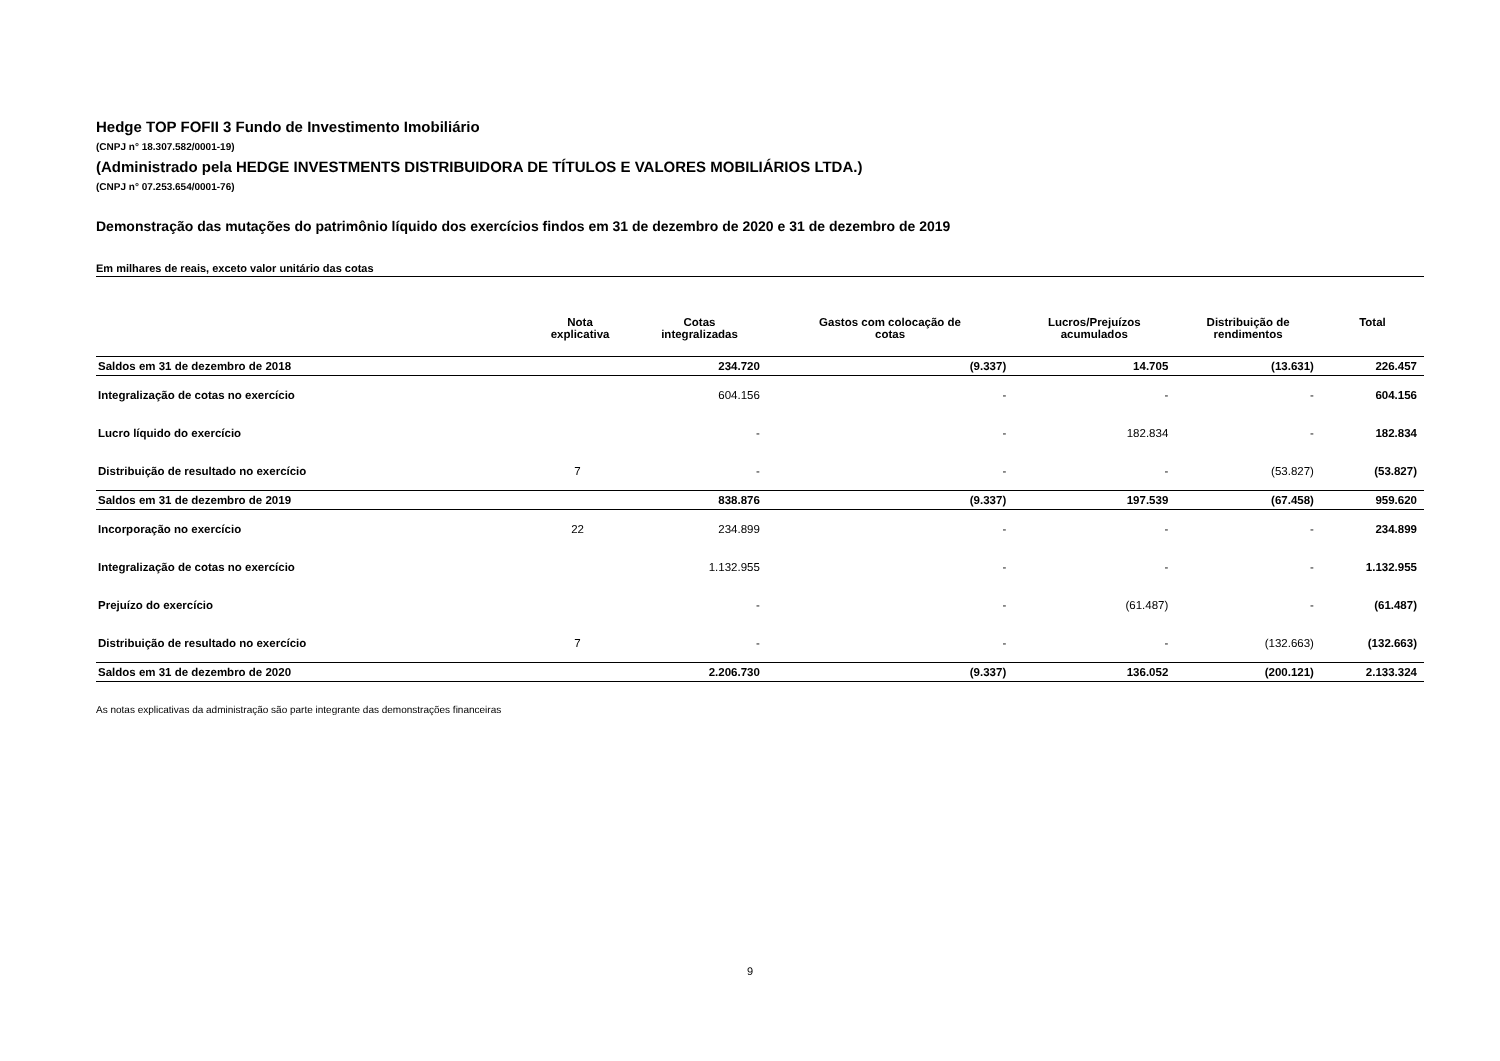Hedge TOP FOFII 3 Fundo de Investimento Imobiliário
(CNPJ n° 18.307.582/0001-19)
(Administrado pela HEDGE INVESTMENTS DISTRIBUIDORA DE TÍTULOS E VALORES MOBILIÁRIOS LTDA.)
(CNPJ n° 07.253.654/0001-76)
Demonstração das mutações do patrimônio líquido dos exercícios findos em 31 de dezembro de 2020 e 31 de dezembro de 2019
Em milhares de reais, exceto valor unitário das cotas
| | Nota explicativa | Cotas integralizadas | Gastos com colocação de cotas | Lucros/Prejuízos acumulados | Distribuição de rendimentos | Total |
| --- | --- | --- | --- | --- | --- | --- |
| Saldos em 31 de dezembro de 2018 | | 234.720 | (9.337) | 14.705 | (13.631) | 226.457 |
| Integralização de cotas no exercício | | 604.156 | - | - | - | 604.156 |
| Lucro líquido do exercício | | - | - | 182.834 | - | 182.834 |
| Distribuição de resultado no exercício | 7 | - | - | - | (53.827) | (53.827) |
| Saldos em 31 de dezembro de 2019 | | 838.876 | (9.337) | 197.539 | (67.458) | 959.620 |
| Incorporação no exercício | 22 | 234.899 | - | - | - | 234.899 |
| Integralização de cotas no exercício | | 1.132.955 | - | - | - | 1.132.955 |
| Prejuízo do exercício | | - | - | (61.487) | - | (61.487) |
| Distribuição de resultado no exercício | 7 | - | - | - | (132.663) | (132.663) |
| Saldos em 31 de dezembro de 2020 | | 2.206.730 | (9.337) | 136.052 | (200.121) | 2.133.324 |
As notas explicativas da administração são parte integrante das demonstrações financeiras
9